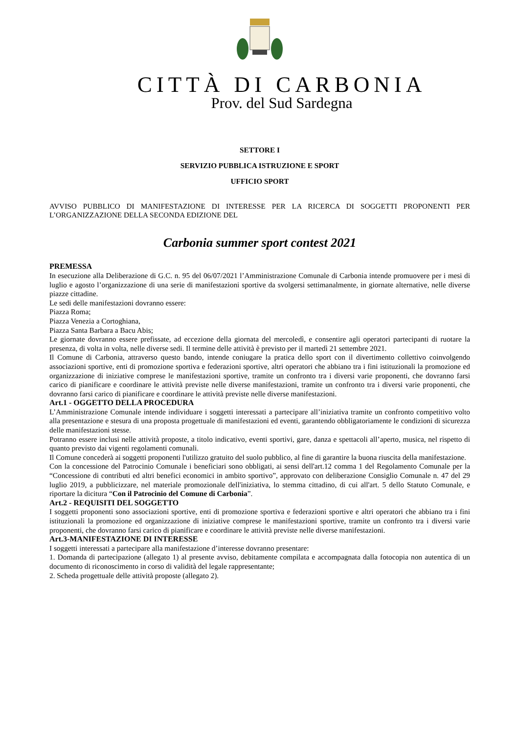CITTÀ DI CARBONIA
Prov. del Sud Sardegna
SETTORE I
SERVIZIO PUBBLICA ISTRUZIONE E SPORT
UFFICIO SPORT
AVVISO PUBBLICO DI MANIFESTAZIONE DI INTERESSE PER LA RICERCA DI SOGGETTI PROPONENTI PER L’ORGANIZZAZIONE DELLA SECONDA EDIZIONE DEL
Carbonia summer sport contest 2021
PREMESSA
In esecuzione alla Deliberazione di G.C. n. 95 del 06/07/2021 l’Amministrazione Comunale di Carbonia intende promuovere per i mesi di luglio e agosto l’organizzazione di una serie di manifestazioni sportive da svolgersi settimanalmente, in giornate alternative, nelle diverse piazze cittadine.
Le sedi delle manifestazioni dovranno essere:
Piazza Roma;
Piazza Venezia a Cortoghiana,
Piazza Santa Barbara a Bacu Abis;
Le giornate dovranno essere prefissate, ad eccezione della giornata del mercoledì, e consentire agli operatori partecipanti di ruotare la presenza, di volta in volta, nelle diverse sedi. Il termine delle attività è previsto per il martedì 21 settembre 2021.
Il Comune di Carbonia, attraverso questo bando, intende coniugare la pratica dello sport con il divertimento collettivo coinvolgendo associazioni sportive, enti di promozione sportiva e federazioni sportive, altri operatori che abbiano tra i fini istituzionali la promozione ed organizzazione di iniziative comprese le manifestazioni sportive, tramite un confronto tra i diversi varie proponenti, che dovranno farsi carico di pianificare e coordinare le attività previste nelle diverse manifestazioni, tramite un confronto tra i diversi varie proponenti, che dovranno farsi carico di pianificare e coordinare le attività previste nelle diverse manifestazioni.
Art.1 - OGGETTO DELLA PROCEDURA
L’Amministrazione Comunale intende individuare i soggetti interessati a partecipare all’iniziativa tramite un confronto competitivo volto alla presentazione e stesura di una proposta progettuale di manifestazioni ed eventi, garantendo obbligatoriamente le condizioni di sicurezza delle manifestazioni stesse.
Potranno essere inclusi nelle attività proposte, a titolo indicativo, eventi sportivi, gare, danza e spettacoli all’aperto, musica, nel rispetto di quanto previsto dai vigenti regolamenti comunali.
Il Comune concederà ai soggetti proponenti l'utilizzo gratuito del suolo pubblico, al fine di garantire la buona riuscita della manifestazione.
Con la concessione del Patrocinio Comunale i beneficiari sono obbligati, ai sensi dell'art.12 comma 1 del Regolamento Comunale per la “Concessione di contributi ed altri benefici economici in ambito sportivo”, approvato con deliberazione Consiglio Comunale n. 47 del 29 luglio 2019, a pubblicizzare, nel materiale promozionale dell'iniziativa, lo stemma cittadino, di cui all'art. 5 dello Statuto Comunale, e riportare la dicitura “Con il Patrocinio del Comune di Carbonia”.
Art.2 - REQUISITI DEL SOGGETTO
I soggetti proponenti sono associazioni sportive, enti di promozione sportiva e federazioni sportive e altri operatori che abbiano tra i fini istituzionali la promozione ed organizzazione di iniziative comprese le manifestazioni sportive, tramite un confronto tra i diversi varie proponenti, che dovranno farsi carico di pianificare e coordinare le attività previste nelle diverse manifestazioni.
Art.3-MANIFESTAZIONE DI INTERESSE
I soggetti interessati a partecipare alla manifestazione d’interesse dovranno presentare:
1. Domanda di partecipazione (allegato 1) al presente avviso, debitamente compilata e accompagnata dalla fotocopia non autentica di un documento di riconoscimento in corso di validità del legale rappresentante;
2. Scheda progettuale delle attività proposte (allegato 2).